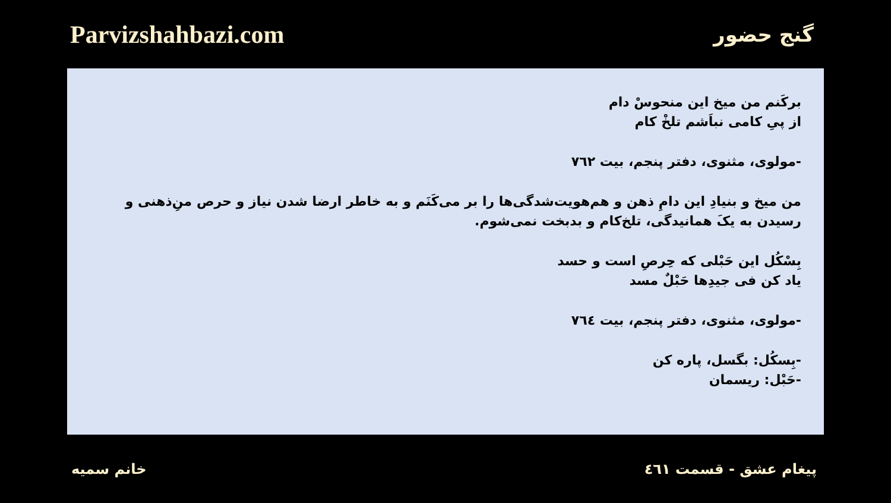Parvizshahbazi.com
گنج حضور
برکَنم من میخ این منحوسْ دام
از پیِ کامی نباَشم تلخْ کام
-مولوی، مثنوی، دفتر پنجم، بیت ۷٦۲
من میخ و بنیادِ این دامِ ذهن و هم‌هویت‌شدگی‌ها را بر می‌کَنَم و به خاطر ارضا شدن نیاز و حرص منِ‌ذهنی و رسیدن به یکَ همانیدگی، تلخ‌کام و بدبخت نمی‌شوم.
بِسْکُل این حَبْلی که حِرصِ است و حسد
یاد کن فی جیدِها حَبْلٌ مسد
-مولوی، مثنوی، دفتر پنجم، بیت ۷٦٤
-بِسکُل: بگسل، پاره کن
-حَبْل: ریسمان
خانم سمیه پیغام عشق - قسمت ٤٦١